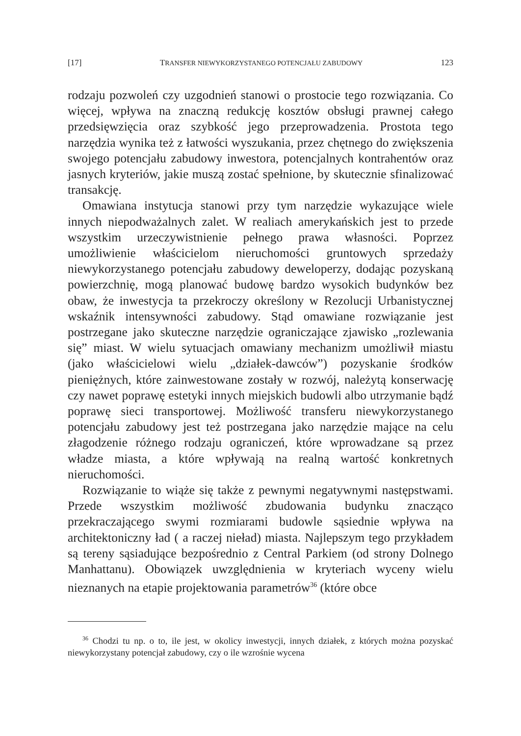[17] TRANSFER NIEWYKORZYSTANEGO POTENCJAŁU ZABUDOWY 123
rodzaju pozwoleń czy uzgodnień stanowi o prostocie tego rozwiązania. Co więcej, wpływa na znaczną redukcję kosztów obsługi prawnej całego przedsięwzięcia oraz szybkość jego przeprowadzenia. Prostota tego narzędzia wynika też z łatwości wyszukania, przez chętnego do zwiększenia swojego potencjału zabudowy inwestora, potencjalnych kontrahentów oraz jasnych kryteriów, jakie muszą zostać spełnione, by skutecznie sfinalizować transakcję.
Omawiana instytucja stanowi przy tym narzędzie wykazujące wiele innych niepodważalnych zalet. W realiach amerykańskich jest to przede wszystkim urzeczywistnienie pełnego prawa własności. Poprzez umożliwienie właścicielom nieruchomości gruntowych sprzedaży niewykorzystanego potencjału zabudowy deweloperzy, dodając pozyskaną powierzchnię, mogą planować budowę bardzo wysokich budynków bez obaw, że inwestycja ta przekroczy określony w Rezolucji Urbanistycznej wskaźnik intensywności zabudowy. Stąd omawiane rozwiązanie jest postrzegane jako skuteczne narzędzie ograniczające zjawisko „rozlewania się” miast. W wielu sytuacjach omawiany mechanizm umożliwił miastu (jako właścicielowi wielu „działek-dawców”) pozyskanie środków pieniężnych, które zainwestowane zostały w rozwój, należytą konserwację czy nawet poprawę estetyki innych miejskich budowli albo utrzymanie bądź poprawę sieci transportowej. Możliwość transferu niewykorzystanego potencjału zabudowy jest też postrzegana jako narzędzie mające na celu złagodzenie różnego rodzaju ograniczeń, które wprowadzane są przez władze miasta, a które wpływają na realną wartość konkretnych nieruchomości.
Rozwiązanie to wiąże się także z pewnymi negatywnymi następstwami. Przede wszystkim możliwość zbudowania budynku znacząco przekraczającego swymi rozmiarami budowle sąsiednie wpływa na architektoniczny ład ( a raczej nieład) miasta. Najlepszym tego przykładem są tereny sąsiadujące bezpośrednio z Central Parkiem (od strony Dolnego Manhattanu). Obowiązek uwzględnienia w kryteriach wyceny wielu nieznanych na etapie projektowania parametrów<sup>36</sup> (które obce
<sup>36</sup> Chodzi tu np. o to, ile jest, w okolicy inwestycji, innych działek, z których można pozyskać niewykorzystany potencjał zabudowy, czy o ile wzrośnie wycena